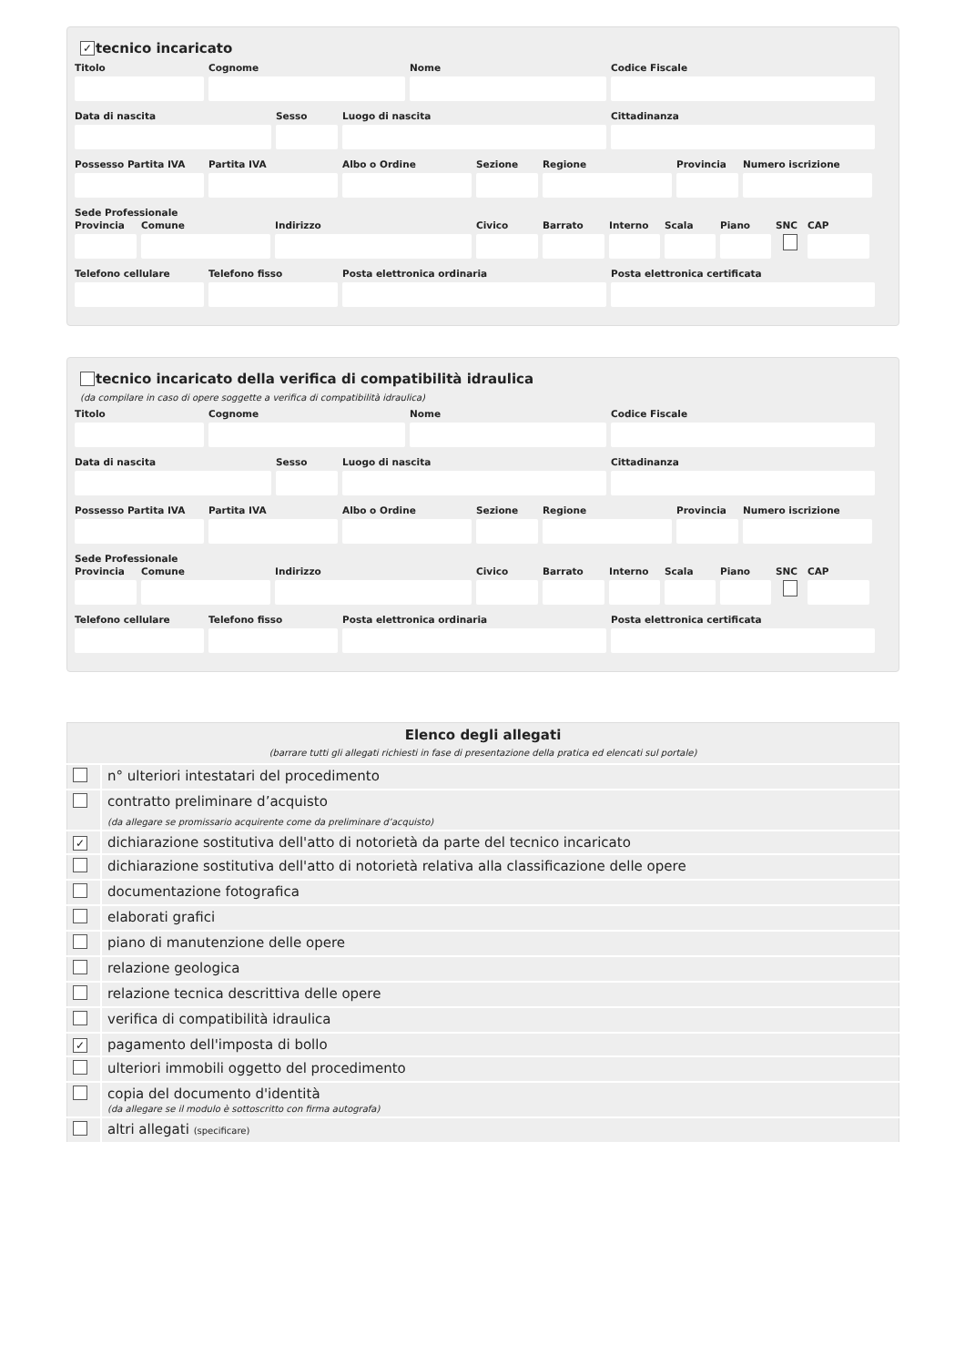✓ tecnico incaricato
Titolo Cognome Nome Codice Fiscale
Data di nascita Sesso Luogo di nascita Cittadinanza
Possesso Partita IVA
Partita IVA Albo o Ordine Sezione Regione Provincia
Numero iscrizione
Sede Professionale
Provincia
Comune Indirizzo Civico Barrato Interno
Scala Piano SNC CAP
Telefono cellulare
Telefono fisso Posta elettronica ordinaria Posta elettronica certificata
tecnico incaricato della verifica di compatibilità idraulica
(da compilare in caso di opere soggette a verifica di compatibilità idraulica)
Titolo Cognome Nome Codice Fiscale
Data di nascita Sesso Luogo di nascita Cittadinanza
Possesso Partita IVA
Partita IVA Albo o Ordine Sezione Regione Provincia
Numero iscrizione
Sede Professionale
Provincia
Comune Indirizzo Civico Barrato Interno
Scala Piano SNC CAP
Telefono cellulare
Telefono fisso Posta elettronica ordinaria Posta elettronica certificata
| Elenco degli allegati (barrare tutti gli allegati richiesti in fase di presentazione della pratica ed elencati sul portale) | |
| --- | --- |
| | n° ulteriori intestatari del procedimento |
| | contratto preliminare d’acquisto (da allegare se promissario acquirente come da preliminare d’acquisto) |
| ✓ | dichiarazione sostitutiva dell'atto di notorietà da parte del tecnico incaricato |
| | dichiarazione sostitutiva dell'atto di notorietà relativa alla classificazione delle opere |
| | documentazione fotografica |
| | elaborati grafici |
| | piano di manutenzione delle opere |
| | relazione geologica |
| | relazione tecnica descrittiva delle opere |
| | verifica di compatibilità idraulica |
| ✓ | pagamento dell'imposta di bollo |
| | ulteriori immobili oggetto del procedimento |
| | copia del documento d'identità (da allegare se il modulo è sottoscritto con firma autografa) |
| | altri allegati (specificare) |